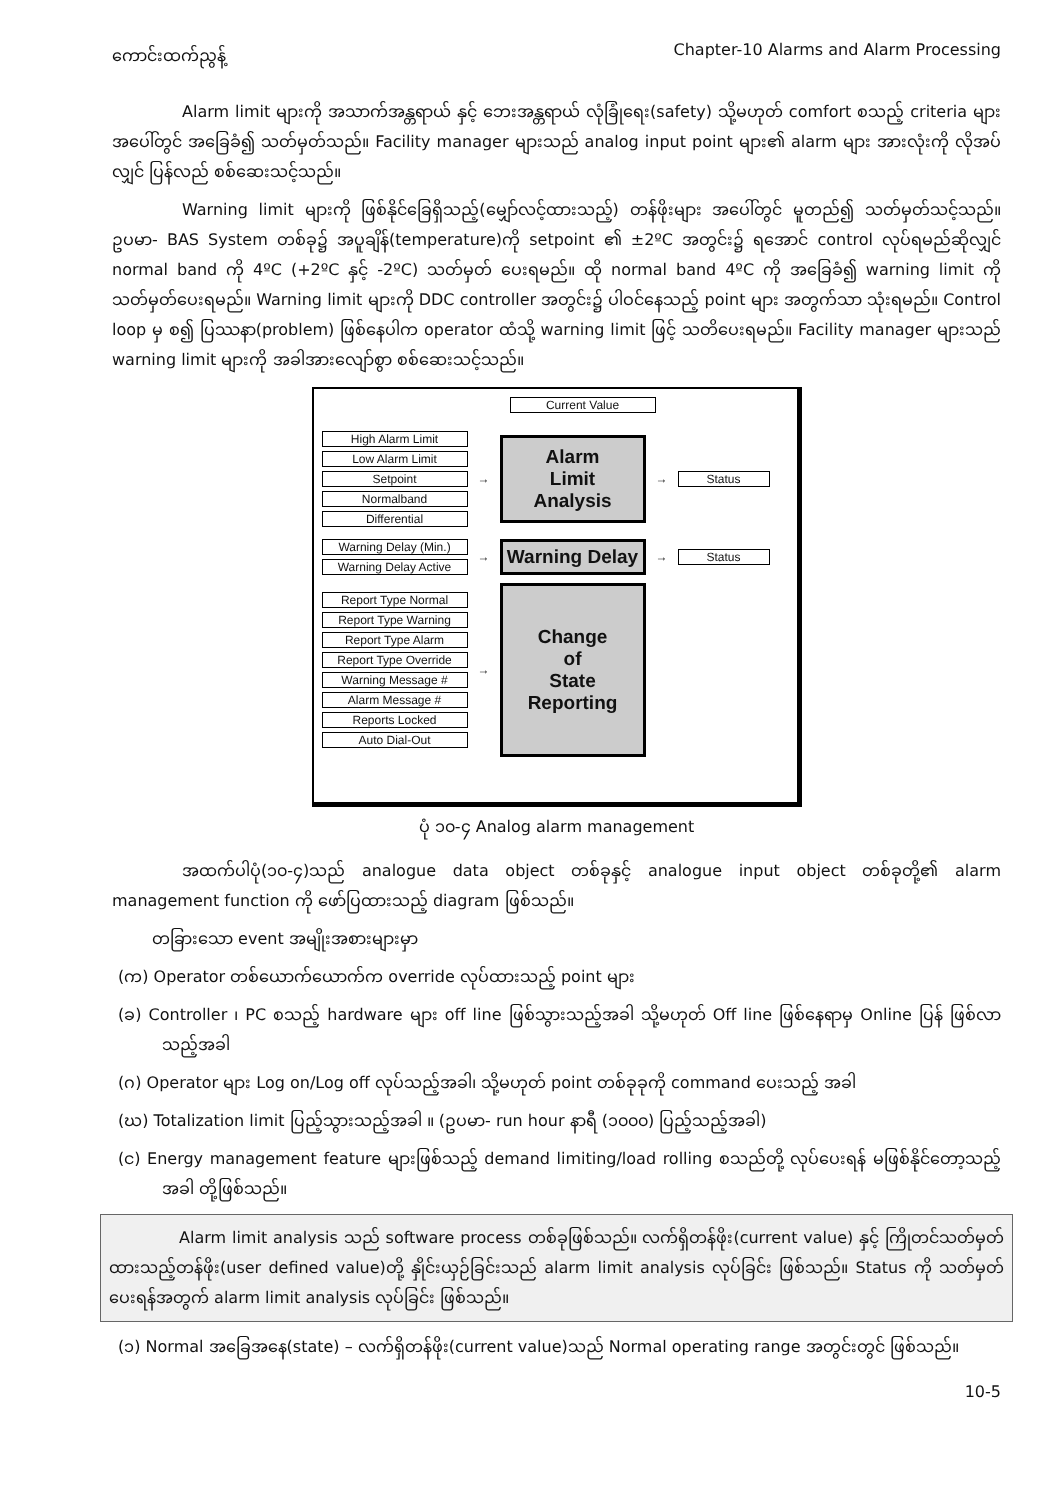ကောင်းထက်ညွန့် Chapter-10 Alarms and Alarm Processing
Alarm limit များကို အသာက်အန္တရာယ် နှင့် ဘေးအန္တရာယ် လုံခြုံရေး(safety) သို့မဟုတ် comfort စသည့် criteria များ အပေါ်တွင် အခြေခံ၍ သတ်မှတ်သည်။ Facility manager များသည် analog input point များ၏ alarm များ အားလုံးကို လိုအပ်လျှင် ပြန်လည် စစ်ဆေးသင့်သည်။
Warning limit များကို ဖြစ်နိုင်ခြေရှိသည့်(မျှော်လင့်ထားသည့်) တန်ဖိုးများ အပေါ်တွင် မူတည်၍ သတ်မှတ်သင့်သည်။ ဥပမာ- BAS System တစ်ခု၌ အပူချိန်(temperature)ကို setpoint ၏ ±2ºC အတွင်း၌ ရအောင် control လုပ်ရမည်ဆိုလျှင် normal band ကို 4ºC (+2ºC နှင့် -2ºC) သတ်မှတ် ပေးရမည်။ ထို normal band 4ºC ကို အခြေခံ၍ warning limit ကို သတ်မှတ်ပေးရမည်။ Warning limit များကို DDC controller အတွင်း၌ ပါဝင်နေသည့် point များ အတွက်သာ သုံးရမည်။ Control loop မှ စ၍ ပြဿနာ(problem) ဖြစ်နေပါက operator ထံသို့ warning limit ဖြင့် သတိပေးရမည်။ Facility manager များသည် warning limit များကို အခါအားလျော်စွာ စစ်ဆေးသင့်သည်။
Current Value
High Alarm Limit
Low Alarm Limit
Setpoint
Normalband
Differential
→
Alarm
Limit
Analysis
→ Status
Warning Delay (Min.)
Warning Delay Active
→
Warning Delay
→ Status
Report Type Normal
Report Type Warning
Report Type Alarm
Report Type Override
Warning Message #
Alarm Message #
Reports Locked
Auto Dial-Out
→
Change
of
State
Reporting
ပုံ ၁၀-၄ Analog alarm management
အထက်ပါပုံ(၁၀-၄)သည် analogue data object တစ်ခုနှင့် analogue input object တစ်ခုတို့၏ alarm management function ကို ဖော်ပြထားသည့် diagram ဖြစ်သည်။
တခြားသော event အမျိုးအစားများမှာ
(က) Operator တစ်ယောက်ယောက်က override လုပ်ထားသည့် point များ
(ခ) Controller ၊ PC စသည့် hardware များ off line ဖြစ်သွားသည့်အခါ သို့မဟုတ် Off line ဖြစ်နေရာမှ Online ပြန် ဖြစ်လာသည့်အခါ
(ဂ) Operator များ Log on/Log off လုပ်သည့်အခါ၊ သို့မဟုတ် point တစ်ခုခုကို command ပေးသည့် အခါ
(ဃ) Totalization limit ပြည့်သွားသည့်အခါ ။ (ဥပမာ- run hour နာရီ (၁၀၀၀) ပြည့်သည့်အခါ)
(င) Energy management feature များဖြစ်သည့် demand limiting/load rolling စသည်တို့ လုပ်ပေးရန် မဖြစ်နိုင်တော့သည့်အခါ တို့ဖြစ်သည်။
Alarm limit analysis သည် software process တစ်ခုဖြစ်သည်။ လက်ရှိတန်ဖိုး(current value) နှင့် ကြိုတင်သတ်မှတ်ထားသည့်တန်ဖိုး(user defined value)တို့ နှိုင်းယှဉ်ခြင်းသည် alarm limit analysis လုပ်ခြင်း ဖြစ်သည်။ Status ကို သတ်မှတ်ပေးရန်အတွက် alarm limit analysis လုပ်ခြင်း ဖြစ်သည်။
(၁) Normal အခြေအနေ(state) – လက်ရှိတန်ဖိုး(current value)သည် Normal operating range အတွင်းတွင် ဖြစ်သည်။
10-5